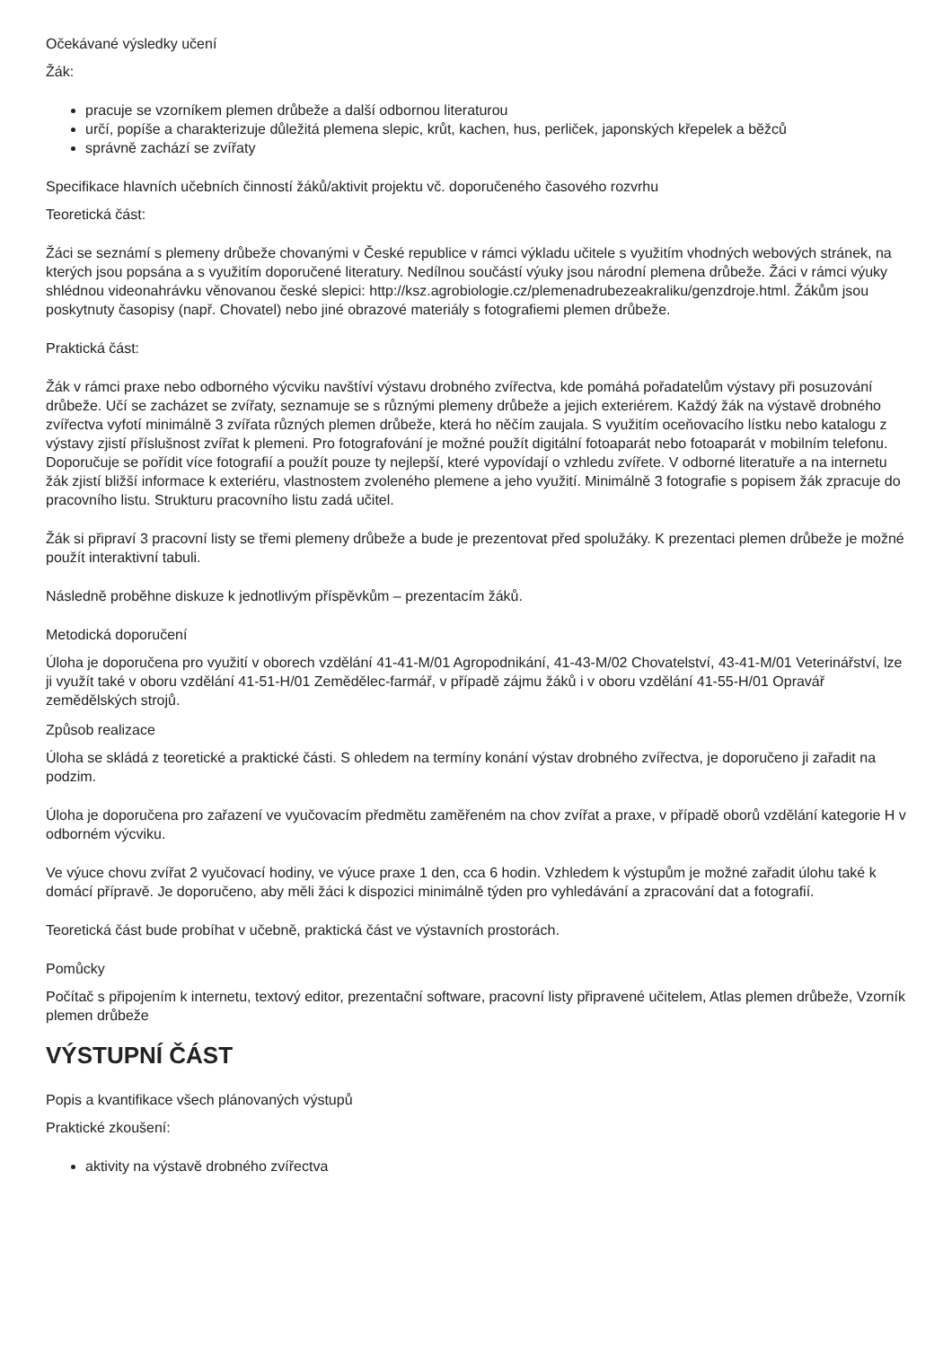Očekávané výsledky učení
Žák:
pracuje se vzorníkem plemen drůbeže a další odbornou literaturou
určí, popíše a charakterizuje důležitá plemena slepic, krůt, kachen, hus, perliček, japonských křepelek a běžců
správně zachází se zvířaty
Specifikace hlavních učebních činností žáků/aktivit projektu vč. doporučeného časového rozvrhu
Teoretická část:
Žáci se seznámí s plemeny drůbeže chovanými v České republice v rámci výkladu učitele s využitím vhodných webových stránek, na kterých jsou popsána a s využitím doporučené literatury. Nedílnou součástí výuky jsou národní plemena drůbeže. Žáci v rámci výuky shlédnou videonahrávku věnovanou české slepici: http://ksz.agrobiologie.cz/plemenadrubezeakraliku/genzdroje.html. Žákům jsou poskytnuty časopisy (např. Chovatel) nebo jiné obrazové materiály s fotografiemi plemen drůbeže.
Praktická část:
Žák v rámci praxe nebo odborného výcviku navštíví výstavu drobného zvířectva, kde pomáhá pořadatelům výstavy při posuzování drůbeže. Učí se zacházet se zvířaty, seznamuje se s různými plemeny drůbeže a jejich exteriérem. Každý žák na výstavě drobného zvířectva vyfotí minimálně 3 zvířata různých plemen drůbeže, která ho něčím zaujala. S využitím oceňovacího lístku nebo katalogu z výstavy zjistí příslušnost zvířat k plemeni. Pro fotografování je možné použít digitální fotoaparát nebo fotoaparát v mobilním telefonu. Doporučuje se pořídit více fotografií a použít pouze ty nejlepší, které vypovídají o vzhledu zvířete. V odborné literatuře a na internetu žák zjistí bližší informace k exteriéru, vlastnostem zvoleného plemene a jeho využití. Minimálně 3 fotografie s popisem žák zpracuje do pracovního listu. Strukturu pracovního listu zadá učitel.
Žák si připraví 3 pracovní listy se třemi plemeny drůbeže a bude je prezentovat před spolužáky. K prezentaci plemen drůbeže je možné použít interaktivní tabuli.
Následně proběhne diskuze k jednotlivým příspěvkům – prezentacím žáků.
Metodická doporučení
Úloha je doporučena pro využití v oborech vzdělání 41-41-M/01 Agropodnikání, 41-43-M/02 Chovatelství, 43-41-M/01 Veterinářství, lze ji využít také v oboru vzdělání 41-51-H/01 Zemědělec-farmář, v případě zájmu žáků i v oboru vzdělání 41-55-H/01 Opravář zemědělských strojů.
Způsob realizace
Úloha se skládá z teoretické a praktické části. S ohledem na termíny konání výstav drobného zvířectva, je doporučeno ji zařadit na podzim.
Úloha je doporučena pro zařazení ve vyučovacím předmětu zaměřeném na chov zvířat a praxe, v případě oborů vzdělání kategorie H v odborném výcviku.
Ve výuce chovu zvířat 2 vyučovací hodiny, ve výuce praxe 1 den, cca 6 hodin. Vzhledem k výstupům je možné zařadit úlohu také k domácí přípravě. Je doporučeno, aby měli žáci k dispozici minimálně týden pro vyhledávání a zpracování dat a fotografií.
Teoretická část bude probíhat v učebně, praktická část ve výstavních prostorách.
Pomůcky
Počítač s připojením k internetu, textový editor, prezentační software, pracovní listy připravené učitelem, Atlas plemen drůbeže, Vzorník plemen drůbeže
VÝSTUPNÍ ČÁST
Popis a kvantifikace všech plánovaných výstupů
Praktické zkoušení:
aktivity na výstavě drobného zvířectva